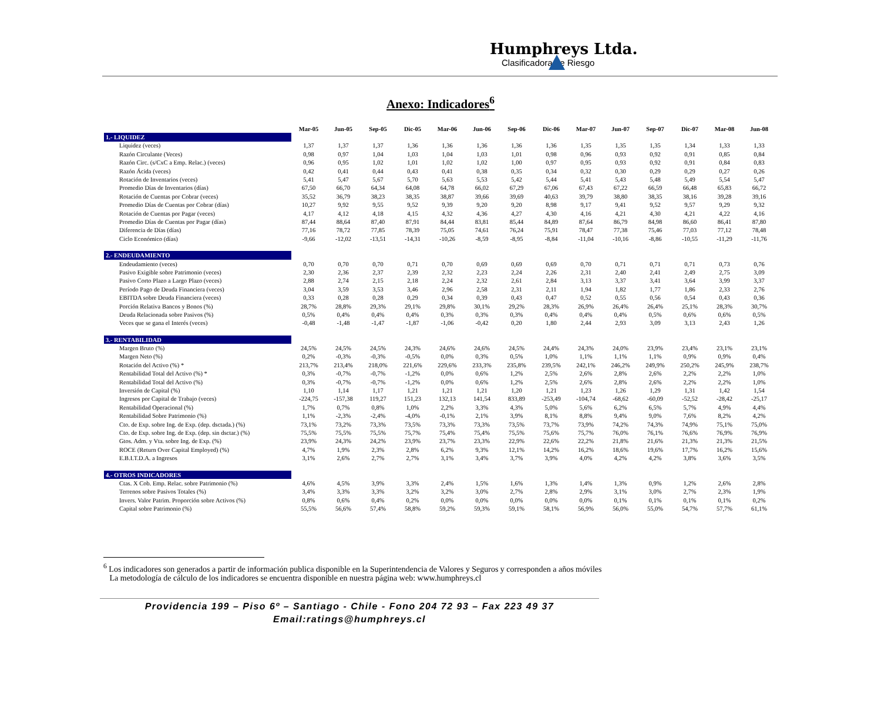Humphreys Ltda.
Clasificadora de Riesgo
Anexo: Indicadores<sup>6</sup>
| | Mar-05 | Jun-05 | Sep-05 | Dic-05 | Mar-06 | Jun-06 | Sep-06 | Dic-06 | Mar-07 | Jun-07 | Sep-07 | Dic-07 | Mar-08 | Jun-08 |
| --- | --- | --- | --- | --- | --- | --- | --- | --- | --- | --- | --- | --- | --- | --- |
| 1.- LIQUIDEZ | | | | | | | | | | | | | | |
| Liquidez (veces) | 1,37 | 1,37 | 1,37 | 1,36 | 1,36 | 1,36 | 1,36 | 1,36 | 1,35 | 1,35 | 1,35 | 1,34 | 1,33 | 1,33 |
| Razón Circulante (Veces) | 0,98 | 0,97 | 1,04 | 1,03 | 1,04 | 1,03 | 1,01 | 0,98 | 0,96 | 0,93 | 0,92 | 0,91 | 0,85 | 0,84 |
| Razón Circ. (s/CxC a Emp. Relac.) (veces) | 0,96 | 0,95 | 1,02 | 1,01 | 1,02 | 1,02 | 1,00 | 0,97 | 0,95 | 0,93 | 0,92 | 0,91 | 0,84 | 0,83 |
| Razón Ácida (veces) | 0,42 | 0,41 | 0,44 | 0,43 | 0,41 | 0,38 | 0,35 | 0,34 | 0,32 | 0,30 | 0,29 | 0,29 | 0,27 | 0,26 |
| Rotación de Inventarios (veces) | 5,41 | 5,47 | 5,67 | 5,70 | 5,63 | 5,53 | 5,42 | 5,44 | 5,41 | 5,43 | 5,48 | 5,49 | 5,54 | 5,47 |
| Promedio Días de Inventarios (días) | 67,50 | 66,70 | 64,34 | 64,08 | 64,78 | 66,02 | 67,29 | 67,06 | 67,43 | 67,22 | 66,59 | 66,48 | 65,83 | 66,72 |
| Rotación de Cuentas por Cobrar (veces) | 35,52 | 36,79 | 38,23 | 38,35 | 38,87 | 39,66 | 39,69 | 40,63 | 39,79 | 38,80 | 38,35 | 38,16 | 39,28 | 39,16 |
| Promedio Días de Cuentas por Cobrar (días) | 10,27 | 9,92 | 9,55 | 9,52 | 9,39 | 9,20 | 9,20 | 8,98 | 9,17 | 9,41 | 9,52 | 9,57 | 9,29 | 9,32 |
| Rotación de Cuentas por Pagar (veces) | 4,17 | 4,12 | 4,18 | 4,15 | 4,32 | 4,36 | 4,27 | 4,30 | 4,16 | 4,21 | 4,30 | 4,21 | 4,22 | 4,16 |
| Promedio Días de Cuentas por Pagar (días) | 87,44 | 88,64 | 87,40 | 87,91 | 84,44 | 83,81 | 85,44 | 84,89 | 87,64 | 86,79 | 84,98 | 86,60 | 86,41 | 87,80 |
| Diferencia de Días (días) | 77,16 | 78,72 | 77,85 | 78,39 | 75,05 | 74,61 | 76,24 | 75,91 | 78,47 | 77,38 | 75,46 | 77,03 | 77,12 | 78,48 |
| Ciclo Económico (días) | -9,66 | -12,02 | -13,51 | -14,31 | -10,26 | -8,59 | -8,95 | -8,84 | -11,04 | -10,16 | -8,86 | -10,55 | -11,29 | -11,76 |
| 2.- ENDEUDAMIENTO | | | | | | | | | | | | | | |
| Endeudamiento (veces) | 0,70 | 0,70 | 0,70 | 0,71 | 0,70 | 0,69 | 0,69 | 0,69 | 0,70 | 0,71 | 0,71 | 0,71 | 0,73 | 0,76 |
| Pasivo Exigible sobre Patrimonio (veces) | 2,30 | 2,36 | 2,37 | 2,39 | 2,32 | 2,23 | 2,24 | 2,26 | 2,31 | 2,40 | 2,41 | 2,49 | 2,75 | 3,09 |
| Pasivo Corto Plazo a Largo Plazo (veces) | 2,88 | 2,74 | 2,15 | 2,18 | 2,24 | 2,32 | 2,61 | 2,84 | 3,13 | 3,37 | 3,41 | 3,64 | 3,99 | 3,37 |
| Período Pago de Deuda Financiera (veces) | 3,04 | 3,59 | 3,53 | 3,46 | 2,96 | 2,58 | 2,31 | 2,11 | 1,94 | 1,82 | 1,77 | 1,86 | 2,33 | 2,76 |
| EBITDA sobre Deuda Financiera (veces) | 0,33 | 0,28 | 0,28 | 0,29 | 0,34 | 0,39 | 0,43 | 0,47 | 0,52 | 0,55 | 0,56 | 0,54 | 0,43 | 0,36 |
| Porción Relativa Bancos y Bonos (%) | 28,7% | 28,8% | 29,3% | 29,1% | 29,8% | 30,1% | 29,2% | 28,3% | 26,9% | 26,4% | 26,4% | 25,1% | 28,3% | 30,7% |
| Deuda Relacionada sobre Pasivos (%) | 0,5% | 0,4% | 0,4% | 0,4% | 0,3% | 0,3% | 0,3% | 0,4% | 0,4% | 0,4% | 0,5% | 0,6% | 0,6% | 0,5% |
| Veces que se gana el Interés (veces) | -0,48 | -1,48 | -1,47 | -1,87 | -1,06 | -0,42 | 0,20 | 1,80 | 2,44 | 2,93 | 3,09 | 3,13 | 2,43 | 1,26 |
| 3.- RENTABILIDAD | | | | | | | | | | | | | | |
| Margen Bruto (%) | 24,5% | 24,5% | 24,5% | 24,3% | 24,6% | 24,6% | 24,5% | 24,4% | 24,3% | 24,0% | 23,9% | 23,4% | 23,1% | 23,1% |
| Margen Neto (%) | 0,2% | -0,3% | -0,3% | -0,5% | 0,0% | 0,3% | 0,5% | 1,0% | 1,1% | 1,1% | 1,1% | 0,9% | 0,9% | 0,4% |
| Rotación del Activo (%) * | 213,7% | 213,4% | 218,0% | 221,6% | 229,6% | 233,3% | 235,8% | 239,5% | 242,1% | 246,2% | 249,9% | 250,2% | 245,9% | 238,7% |
| Rentabilidad Total del Activo (%) * | 0,3% | -0,7% | -0,7% | -1,2% | 0,0% | 0,6% | 1,2% | 2,5% | 2,6% | 2,8% | 2,6% | 2,2% | 2,2% | 1,0% |
| Rentabilidad Total del Activo (%) | 0,3% | -0,7% | -0,7% | -1,2% | 0,0% | 0,6% | 1,2% | 2,5% | 2,6% | 2,8% | 2,6% | 2,2% | 2,2% | 1,0% |
| Inversión de Capital (%) | 1,10 | 1,14 | 1,17 | 1,21 | 1,21 | 1,21 | 1,20 | 1,21 | 1,23 | 1,26 | 1,29 | 1,31 | 1,42 | 1,54 |
| Ingresos por Capital de Trabajo (veces) | -224,75 | -157,38 | 119,27 | 151,23 | 132,13 | 141,54 | 833,89 | -253,49 | -104,74 | -68,62 | -60,09 | -52,52 | -28,42 | -25,17 |
| Rentabilidad Operacional (%) | 1,7% | 0,7% | 0,8% | 1,0% | 2,2% | 3,3% | 4,3% | 5,0% | 5,6% | 6,2% | 6,5% | 5,7% | 4,9% | 4,4% |
| Rentabilidad Sobre Patrimonio (%) | 1,1% | -2,3% | -2,4% | -4,0% | -0,1% | 2,1% | 3,9% | 8,1% | 8,8% | 9,4% | 9,0% | 7,6% | 8,2% | 4,2% |
| Cto. de Exp. sobre Ing. de Exp. (dep. dsctada.) (%) | 73,1% | 73,2% | 73,3% | 73,5% | 73,3% | 73,3% | 73,5% | 73,7% | 73,9% | 74,2% | 74,3% | 74,9% | 75,1% | 75,0% |
| Cto. de Exp. sobre Ing. de Exp. (dep. sin dsctar.) (%) | 75,5% | 75,5% | 75,5% | 75,7% | 75,4% | 75,4% | 75,5% | 75,6% | 75,7% | 76,0% | 76,1% | 76,6% | 76,9% | 76,9% |
| Gtos. Adm. y Vta. sobre Ing. de Exp. (%) | 23,9% | 24,3% | 24,2% | 23,9% | 23,7% | 23,3% | 22,9% | 22,6% | 22,2% | 21,8% | 21,6% | 21,3% | 21,3% | 21,5% |
| ROCE (Return Over Capital Employed) (%) | 4,7% | 1,9% | 2,3% | 2,8% | 6,2% | 9,3% | 12,1% | 14,2% | 16,2% | 18,6% | 19,6% | 17,7% | 16,2% | 15,6% |
| E.B.I.T.D.A. a Ingresos | 3,1% | 2,6% | 2,7% | 2,7% | 3,1% | 3,4% | 3,7% | 3,9% | 4,0% | 4,2% | 4,2% | 3,8% | 3,6% | 3,5% |
| 4.- OTROS INDICADORES | | | | | | | | | | | | | | |
| Ctas. X Cob. Emp. Relac. sobre Patrimonio (%) | 4,6% | 4,5% | 3,9% | 3,3% | 2,4% | 1,5% | 1,6% | 1,3% | 1,4% | 1,3% | 0,9% | 1,2% | 2,6% | 2,8% |
| Terrenos sobre Pasivos Totales (%) | 3,4% | 3,3% | 3,3% | 3,2% | 3,2% | 3,0% | 2,7% | 2,8% | 2,9% | 3,1% | 3,0% | 2,7% | 2,3% | 1,9% |
| Invers. Valor Patrim. Proporción sobre Activos (%) | 0,8% | 0,6% | 0,4% | 0,2% | 0,0% | 0,0% | 0,0% | 0,0% | 0,0% | 0,1% | 0,1% | 0,1% | 0,1% | 0,2% |
| Capital sobre Patrimonio (%) | 55,5% | 56,6% | 57,4% | 58,8% | 59,2% | 59,3% | 59,1% | 58,1% | 56,9% | 56,0% | 55,0% | 54,7% | 57,7% | 61,1% |
<sup>6</sup> Los indicadores son generados a partir de información publica disponible en la Superintendencia de Valores y Seguros y corresponden a años móviles
La metodología de cálculo de los indicadores se encuentra disponible en nuestra página web: www.humphreys.cl
Providencia 199 – Piso 6º – Santiago - Chile - Fono 204 72 93 – Fax 223 49 37
Email:ratings@humphreys.cl